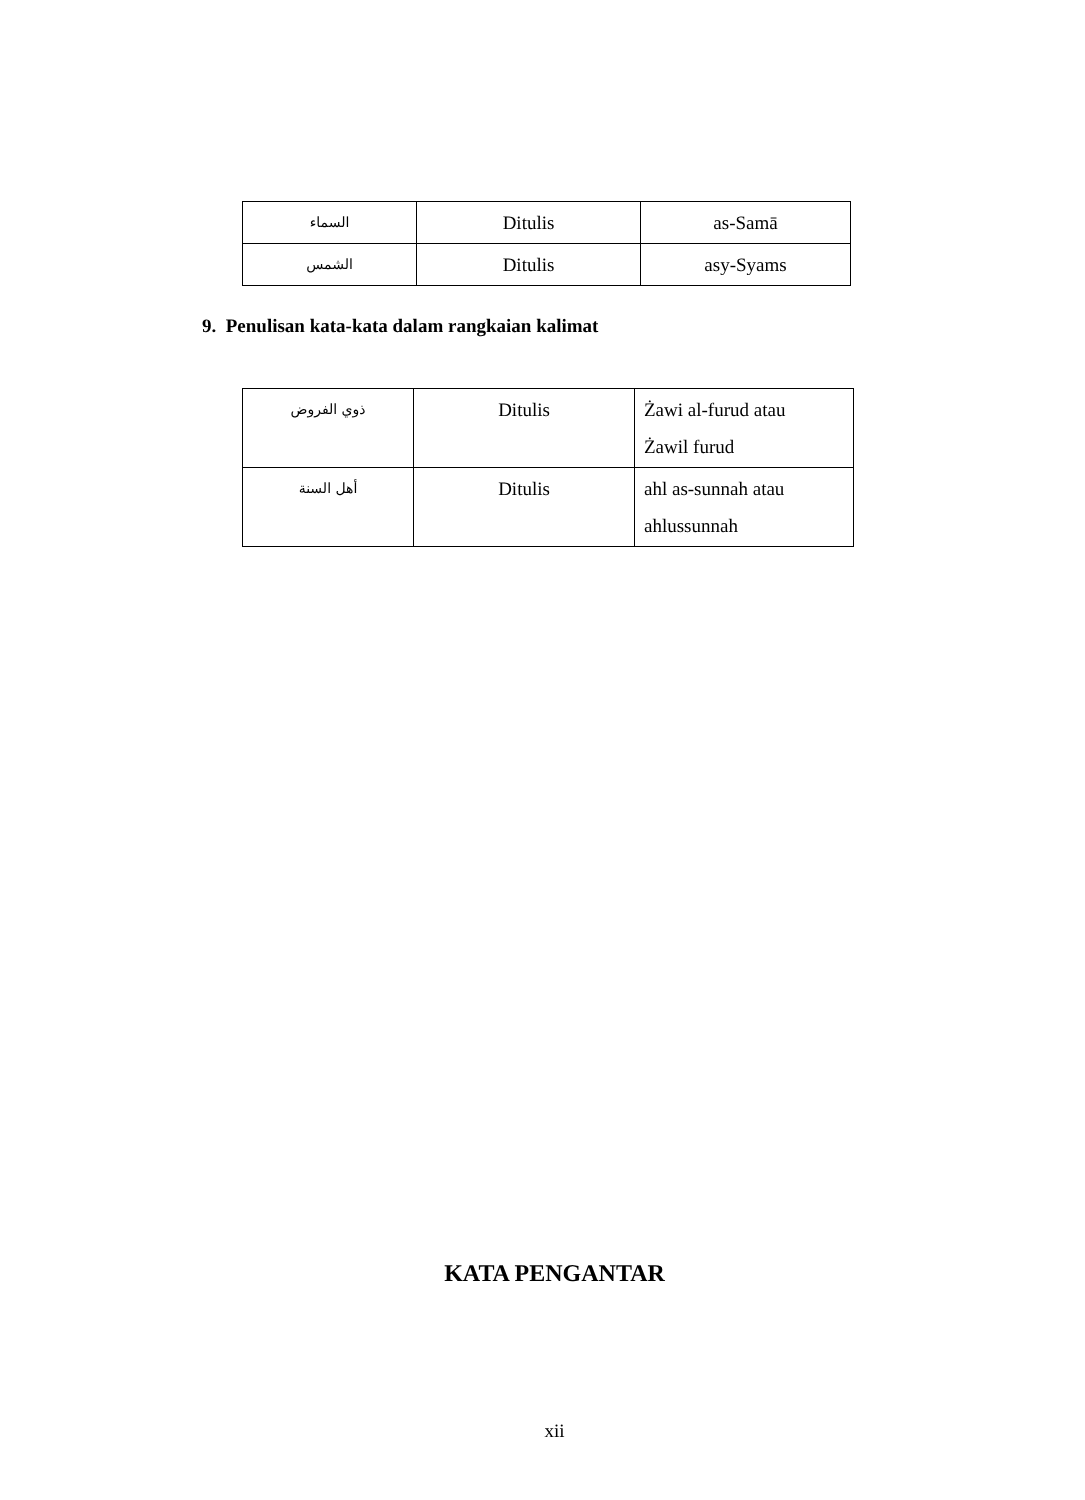| السماء | Ditulis | as-Samā |
| الشمس | Ditulis | asy-Syams |
9. Penulisan kata-kata dalam rangkaian kalimat
| ذوي الفروض | Ditulis | Żawi al-furud atau Żawil furud |
| أهل السنة | Ditulis | ahl as-sunnah atau ahlussunnah |
KATA PENGANTAR
xii